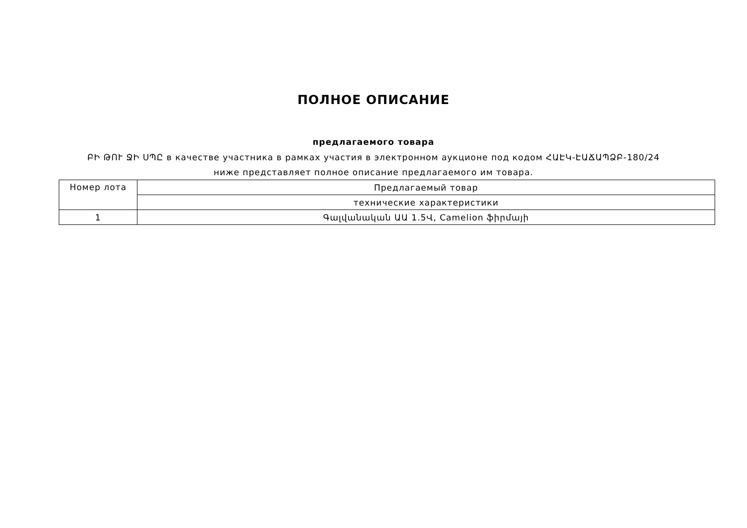ПОЛНОЕ ОПИСАНИЕ
предлагаемого товара
ԲԻ ԹՈՒ ՋԻ ՍՊԸ в качестве участника в рамках участия в электронном аукционе под кодом ՀԱԷԿ-ԷԱՃԱՊՁԲ-180/24 ниже представляет полное описание предлагаемого им товара.
| Номер лота | Предлагаемый товар |
| --- | --- |
| | технические характеристики |
| 1 | Գալվանական ԱԱ 1.5Վ, Camelion ֆիրմայի |